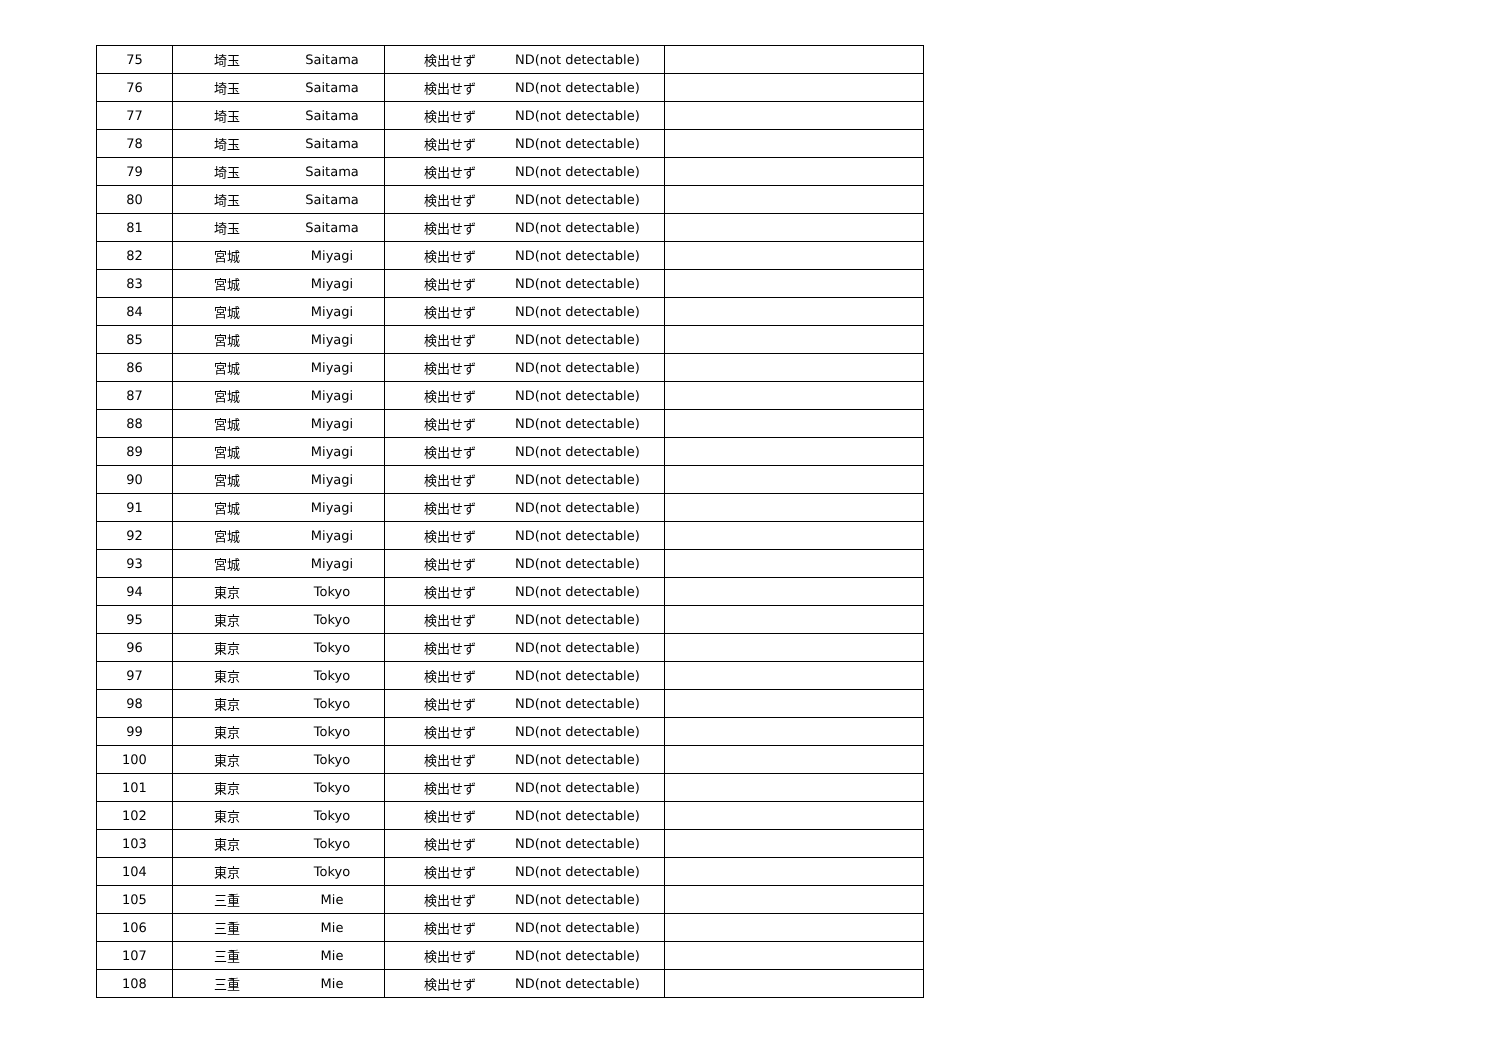| 75 | 埼玉 | Saitama | 検出せず | ND(not detectable) | |
| 76 | 埼玉 | Saitama | 検出せず | ND(not detectable) | |
| 77 | 埼玉 | Saitama | 検出せず | ND(not detectable) | |
| 78 | 埼玉 | Saitama | 検出せず | ND(not detectable) | |
| 79 | 埼玉 | Saitama | 検出せず | ND(not detectable) | |
| 80 | 埼玉 | Saitama | 検出せず | ND(not detectable) | |
| 81 | 埼玉 | Saitama | 検出せず | ND(not detectable) | |
| 82 | 宮城 | Miyagi | 検出せず | ND(not detectable) | |
| 83 | 宮城 | Miyagi | 検出せず | ND(not detectable) | |
| 84 | 宮城 | Miyagi | 検出せず | ND(not detectable) | |
| 85 | 宮城 | Miyagi | 検出せず | ND(not detectable) | |
| 86 | 宮城 | Miyagi | 検出せず | ND(not detectable) | |
| 87 | 宮城 | Miyagi | 検出せず | ND(not detectable) | |
| 88 | 宮城 | Miyagi | 検出せず | ND(not detectable) | |
| 89 | 宮城 | Miyagi | 検出せず | ND(not detectable) | |
| 90 | 宮城 | Miyagi | 検出せず | ND(not detectable) | |
| 91 | 宮城 | Miyagi | 検出せず | ND(not detectable) | |
| 92 | 宮城 | Miyagi | 検出せず | ND(not detectable) | |
| 93 | 宮城 | Miyagi | 検出せず | ND(not detectable) | |
| 94 | 東京 | Tokyo | 検出せず | ND(not detectable) | |
| 95 | 東京 | Tokyo | 検出せず | ND(not detectable) | |
| 96 | 東京 | Tokyo | 検出せず | ND(not detectable) | |
| 97 | 東京 | Tokyo | 検出せず | ND(not detectable) | |
| 98 | 東京 | Tokyo | 検出せず | ND(not detectable) | |
| 99 | 東京 | Tokyo | 検出せず | ND(not detectable) | |
| 100 | 東京 | Tokyo | 検出せず | ND(not detectable) | |
| 101 | 東京 | Tokyo | 検出せず | ND(not detectable) | |
| 102 | 東京 | Tokyo | 検出せず | ND(not detectable) | |
| 103 | 東京 | Tokyo | 検出せず | ND(not detectable) | |
| 104 | 東京 | Tokyo | 検出せず | ND(not detectable) | |
| 105 | 三重 | Mie | 検出せず | ND(not detectable) | |
| 106 | 三重 | Mie | 検出せず | ND(not detectable) | |
| 107 | 三重 | Mie | 検出せず | ND(not detectable) | |
| 108 | 三重 | Mie | 検出せず | ND(not detectable) | |